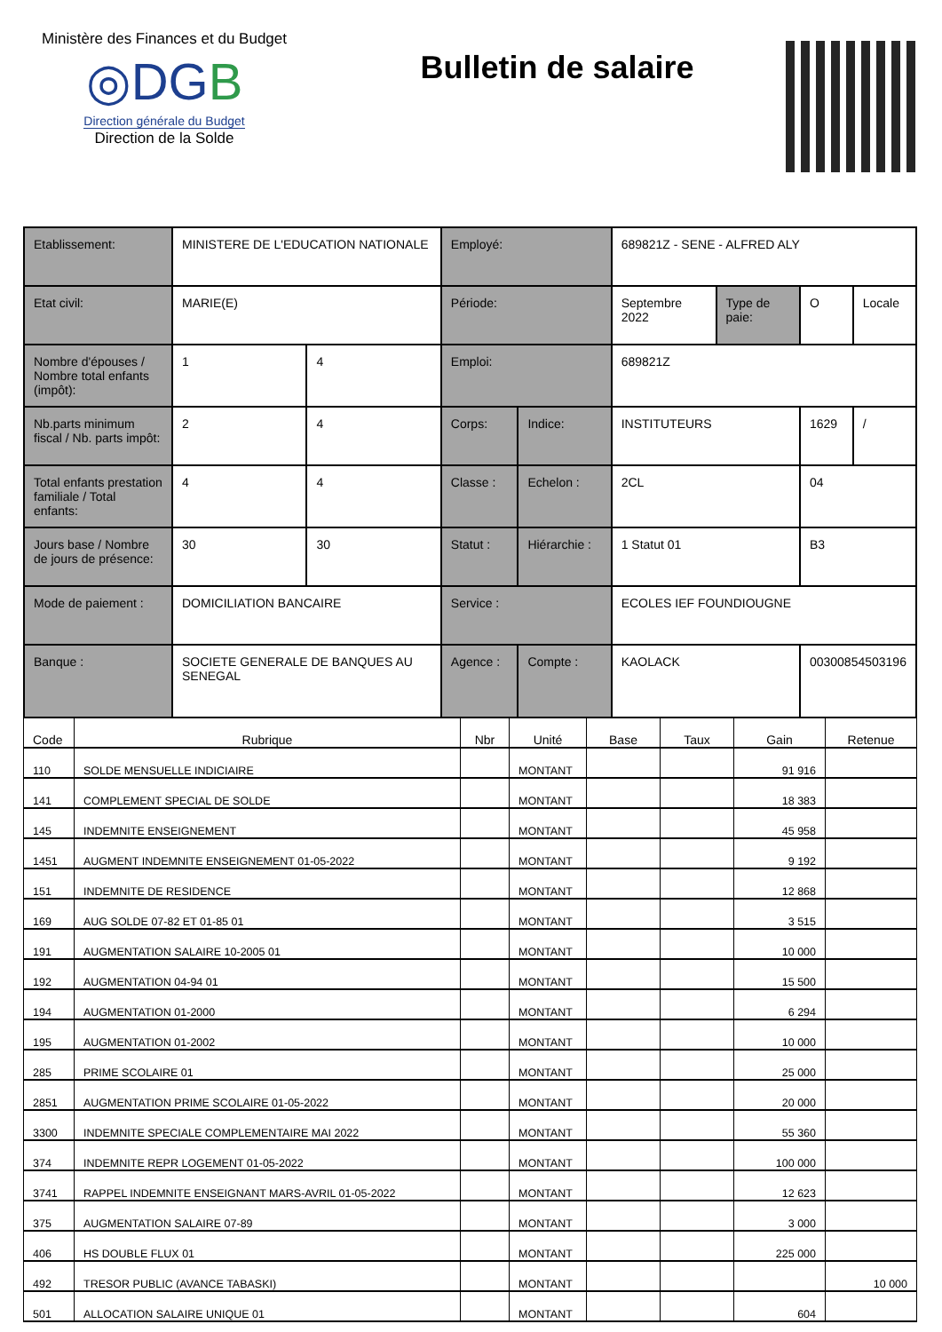Ministère des Finances et du Budget
◎DGB
Direction générale du Budget
Direction de la Solde
Bulletin de salaire
| Etablissement: | MINISTERE DE L'EDUCATION NATIONALE | | Employé: | | 689821Z - SENE - ALFRED ALY | | | |
| Etat civil: | MARIE(E) | | Période: | | Septembre 2022 | Type de paie: | O | Locale |
| Nombre d'épouses / Nombre total enfants (impôt): | 1 | 4 | Emploi: | | 689821Z | | | |
| Nb.parts minimum fiscal / Nb. parts impôt: | 2 | 4 | Corps: | Indice: | INSTITUTEURS | | 1629 | / |
| Total enfants prestation familiale / Total enfants: | 4 | 4 | Classe : | Echelon : | 2CL | | 04 | |
| Jours base / Nombre de jours de présence: | 30 | 30 | Statut : | Hiérarchie : | 1 Statut 01 | | B3 | |
| Mode de paiement : | DOMICILIATION BANCAIRE | | Service : | | ECOLES IEF FOUNDIOUGNE | | | |
| Banque : | SOCIETE GENERALE DE BANQUES AU SENEGAL | | Agence : | Compte : | KAOLACK | | 00300854503196 | |
| Code | Rubrique | Nbr | Unité | Base | Taux | Gain | Retenue |
| --- | --- | --- | --- | --- | --- | --- | --- |
| 110 | SOLDE MENSUELLE INDICIAIRE | | MONTANT | | | 91 916 | |
| 141 | COMPLEMENT SPECIAL DE SOLDE | | MONTANT | | | 18 383 | |
| 145 | INDEMNITE ENSEIGNEMENT | | MONTANT | | | 45 958 | |
| 1451 | AUGMENT INDEMNITE ENSEIGNEMENT 01-05-2022 | | MONTANT | | | 9 192 | |
| 151 | INDEMNITE DE RESIDENCE | | MONTANT | | | 12 868 | |
| 169 | AUG SOLDE 07-82 ET 01-85 01 | | MONTANT | | | 3 515 | |
| 191 | AUGMENTATION SALAIRE 10-2005 01 | | MONTANT | | | 10 000 | |
| 192 | AUGMENTATION 04-94 01 | | MONTANT | | | 15 500 | |
| 194 | AUGMENTATION 01-2000 | | MONTANT | | | 6 294 | |
| 195 | AUGMENTATION 01-2002 | | MONTANT | | | 10 000 | |
| 285 | PRIME SCOLAIRE 01 | | MONTANT | | | 25 000 | |
| 2851 | AUGMENTATION PRIME SCOLAIRE 01-05-2022 | | MONTANT | | | 20 000 | |
| 3300 | INDEMNITE SPECIALE COMPLEMENTAIRE MAI 2022 | | MONTANT | | | 55 360 | |
| 374 | INDEMNITE REPR LOGEMENT 01-05-2022 | | MONTANT | | | 100 000 | |
| 3741 | RAPPEL INDEMNITE ENSEIGNANT MARS-AVRIL 01-05-2022 | | MONTANT | | | 12 623 | |
| 375 | AUGMENTATION SALAIRE 07-89 | | MONTANT | | | 3 000 | |
| 406 | HS DOUBLE FLUX 01 | | MONTANT | | | 225 000 | |
| 492 | TRESOR PUBLIC (AVANCE TABASKI) | | MONTANT | | | | 10 000 |
| 501 | ALLOCATION SALAIRE UNIQUE 01 | | MONTANT | | | 604 | |